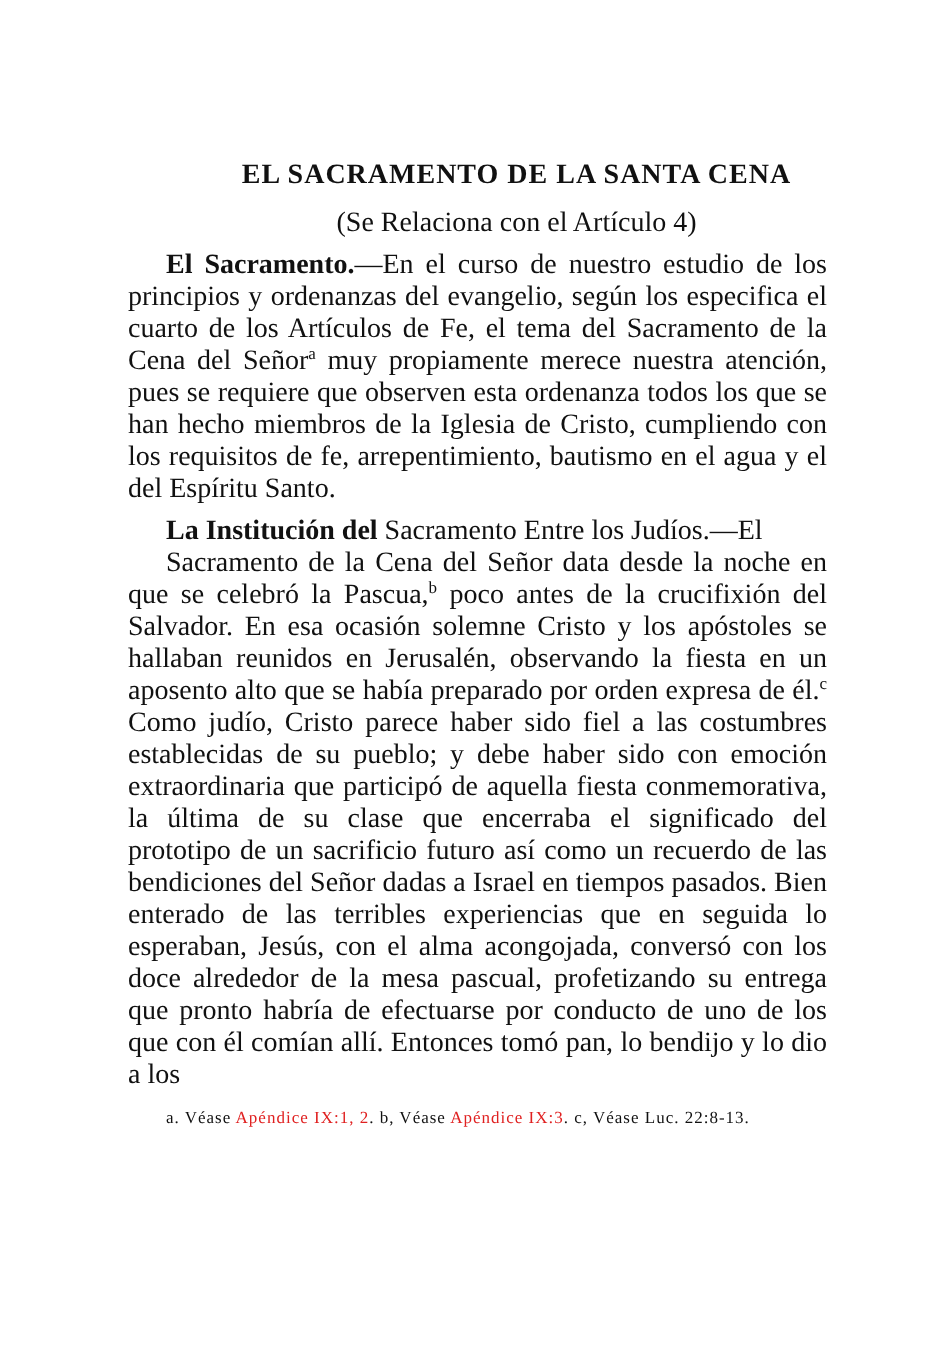EL SACRAMENTO DE LA SANTA CENA
(Se Relaciona con el Artículo 4)
El Sacramento.—En el curso de nuestro estudio de los principios y ordenanzas del evangelio, según los especifica el cuarto de los Artículos de Fe, el tema del Sacramento de la Cena del Señor<sup>a</sup> muy propiamente merece nuestra atención, pues se requiere que observen esta ordenanza todos los que se han hecho miembros de la Iglesia de Cristo, cumpliendo con los requisitos de fe, arrepentimiento, bautismo en el agua y el del Espíritu Santo.
La Institución del Sacramento Entre los Judíos.—El
Sacramento de la Cena del Señor data desde la noche en que se celebró la Pascua,<sup>b</sup> poco antes de la crucifixión del Salvador. En esa ocasión solemne Cristo y los apóstoles se hallaban reunidos en Jerusalén, observando la fiesta en un aposento alto que se había preparado por orden expresa de él.<sup>c</sup> Como judío, Cristo parece haber sido fiel a las costumbres establecidas de su pueblo; y debe haber sido con emoción extraordinaria que participó de aquella fiesta conmemorativa, la última de su clase que encerraba el significado del prototipo de un sacrificio futuro así como un recuerdo de las bendiciones del Señor dadas a Israel en tiempos pasados. Bien enterado de las terribles experiencias que en seguida lo esperaban, Jesús, con el alma acongojada, conversó con los doce alrededor de la mesa pascual, profetizando su entrega que pronto habría de efectuarse por conducto de uno de los que con él comían allí. Entonces tomó pan, lo bendijo y lo dio a los
a. Véase Apéndice IX:1, 2. b, Véase Apéndice IX:3. c, Véase Luc. 22:8-13.